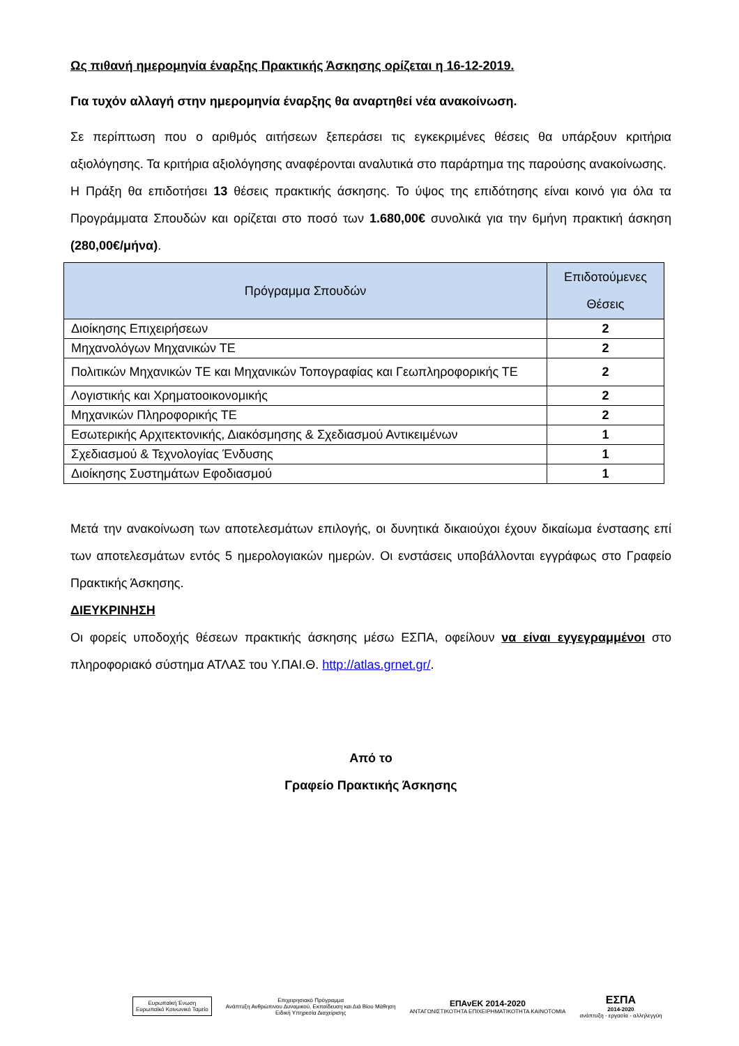Ως πιθανή ημερομηνία έναρξης Πρακτικής Άσκησης ορίζεται η 16-12-2019.
Για τυχόν αλλαγή στην ημερομηνία έναρξης θα αναρτηθεί νέα ανακοίνωση.
Σε περίπτωση που ο αριθμός αιτήσεων ξεπεράσει τις εγκεκριμένες θέσεις θα υπάρξουν κριτήρια αξιολόγησης. Τα κριτήρια αξιολόγησης αναφέρονται αναλυτικά στο παράρτημα της παρούσης ανακοίνωσης.
Η Πράξη θα επιδοτήσει 13 θέσεις πρακτικής άσκησης. Το ύψος της επιδότησης είναι κοινό για όλα τα Προγράμματα Σπουδών και ορίζεται στο ποσό των 1.680,00€ συνολικά για την 6μήνη πρακτική άσκηση (280,00€/μήνα).
| Πρόγραμμα Σπουδών | Επιδοτούμενες Θέσεις |
| --- | --- |
| Διοίκησης Επιχειρήσεων | 2 |
| Μηχανολόγων Μηχανικών ΤΕ | 2 |
| Πολιτικών Μηχανικών ΤΕ και Μηχανικών Τοπογραφίας και Γεωπληροφορικής ΤΕ | 2 |
| Λογιστικής και Χρηματοοικονομικής | 2 |
| Μηχανικών Πληροφορικής ΤΕ | 2 |
| Εσωτερικής Αρχιτεκτονικής, Διακόσμησης & Σχεδιασμού Αντικειμένων | 1 |
| Σχεδιασμού & Τεχνολογίας Ένδυσης | 1 |
| Διοίκησης Συστημάτων Εφοδιασμού | 1 |
Μετά την ανακοίνωση των αποτελεσμάτων επιλογής, οι δυνητικά δικαιούχοι έχουν δικαίωμα ένστασης επί των αποτελεσμάτων εντός 5 ημερολογιακών ημερών. Οι ενστάσεις υποβάλλονται εγγράφως στο Γραφείο Πρακτικής Άσκησης.
ΔΙΕΥΚΡΙΝΗΣΗ
Οι φορείς υποδοχής θέσεων πρακτικής άσκησης μέσω ΕΣΠΑ, οφείλουν να είναι εγγεγραμμένοι στο πληροφοριακό σύστημα ΑΤΛΑΣ του Υ.ΠΑΙ.Θ. http://atlas.grnet.gr/.
Από το
Γραφείο Πρακτικής Άσκησης
Ευρωπαϊκή Ένωση
Ευρωπαϊκό Κοινωνικό Ταμείο
Επιχειρησιακό Πρόγραμμα
Ανάπτυξη Ανθρώπινου Δυναμικού, Εκπαίδευση και Διά Βίου Μάθηση
Ειδική Υπηρεσία Διαχείρισης
ΕΠΑνΕΚ 2014-2020
ΑΝΤΑΓΩΝΙΣΤΙΚΟΤΗΤΑ ΕΠΙΧΕΙΡΗΜΑΤΙΚΟΤΗΤΑ ΚΑΙΝΟΤΟΜΙΑ
ΕΣΠΑ
2014-2020
ανάπτυξη - εργασία - αλληλεγγύη